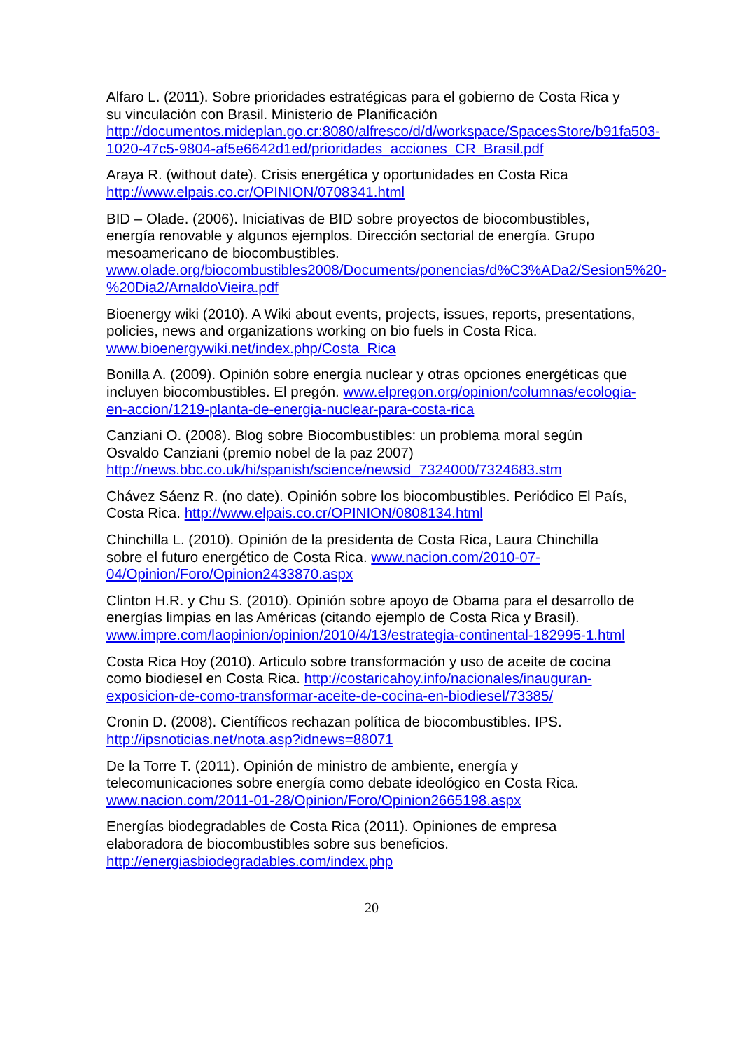Alfaro L. (2011). Sobre prioridades estratégicas para el gobierno de Costa Rica y su vinculación con Brasil. Ministerio de Planificación http://documentos.mideplan.go.cr:8080/alfresco/d/d/workspace/SpacesStore/b91fa503-1020-47c5-9804-af5e6642d1ed/prioridades_acciones_CR_Brasil.pdf
Araya R. (without date). Crisis energética y oportunidades en Costa Rica http://www.elpais.co.cr/OPINION/0708341.html
BID – Olade. (2006). Iniciativas de BID sobre proyectos de biocombustibles, energía renovable y algunos ejemplos. Dirección sectorial de energía. Grupo mesoamericano de biocombustibles. www.olade.org/biocombustibles2008/Documents/ponencias/d%C3%ADa2/Sesion5%20-%20Dia2/ArnaldoVieira.pdf
Bioenergy wiki (2010). A Wiki about events, projects, issues, reports, presentations, policies, news and organizations working on bio fuels in Costa Rica. www.bioenergywiki.net/index.php/Costa_Rica
Bonilla A. (2009). Opinión sobre energía nuclear y otras opciones energéticas que incluyen biocombustibles. El pregón. www.elpregon.org/opinion/columnas/ecologia-en-accion/1219-planta-de-energia-nuclear-para-costa-rica
Canziani O. (2008). Blog sobre Biocombustibles: un problema moral según Osvaldo Canziani (premio nobel de la paz 2007) http://news.bbc.co.uk/hi/spanish/science/newsid_7324000/7324683.stm
Chávez Sáenz R. (no date). Opinión sobre los biocombustibles. Periódico El País, Costa Rica. http://www.elpais.co.cr/OPINION/0808134.html
Chinchilla L. (2010). Opinión de la presidenta de Costa Rica, Laura Chinchilla sobre el futuro energético de Costa Rica. www.nacion.com/2010-07-04/Opinion/Foro/Opinion2433870.aspx
Clinton H.R. y Chu S. (2010). Opinión sobre apoyo de Obama para el desarrollo de energías limpias en las Américas (citando ejemplo de Costa Rica y Brasil). www.impre.com/laopinion/opinion/2010/4/13/estrategia-continental-182995-1.html
Costa Rica Hoy (2010). Articulo sobre transformación y uso de aceite de cocina como biodiesel en Costa Rica. http://costaricahoy.info/nacionales/inauguran-exposicion-de-como-transformar-aceite-de-cocina-en-biodiesel/73385/
Cronin D. (2008). Científicos rechazan política de biocombustibles. IPS. http://ipsnoticias.net/nota.asp?idnews=88071
De la Torre T. (2011). Opinión de ministro de ambiente, energía y telecomunicaciones sobre energía como debate ideológico en Costa Rica. www.nacion.com/2011-01-28/Opinion/Foro/Opinion2665198.aspx
Energías biodegradables de Costa Rica (2011). Opiniones de empresa elaboradora de biocombustibles sobre sus beneficios. http://energiasbiodegradables.com/index.php
20